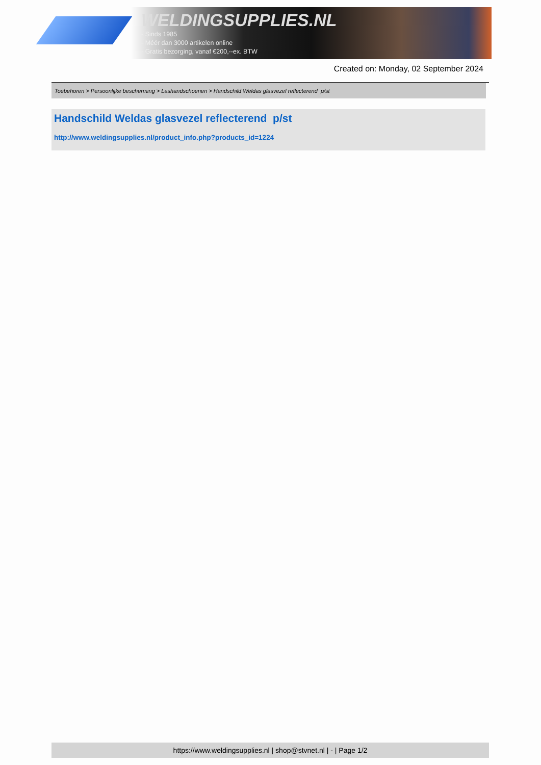WELDINGSUPPLIES.NL
- Sinds 1985
- Méér dan 3000 artikelen online
- Gratis bezorging, vanaf €200,--ex. BTW
Created on: Monday, 02 September 2024
Toebehoren > Persoonlijke bescherming > Lashandschoenen > Handschild Weldas glasvezel reflecterend p/st
Handschild Weldas glasvezel reflecterend p/st
http://www.weldingsupplies.nl/product_info.php?products_id=1224
https://www.weldingsupplies.nl | shop@stvnet.nl | - | Page 1/2